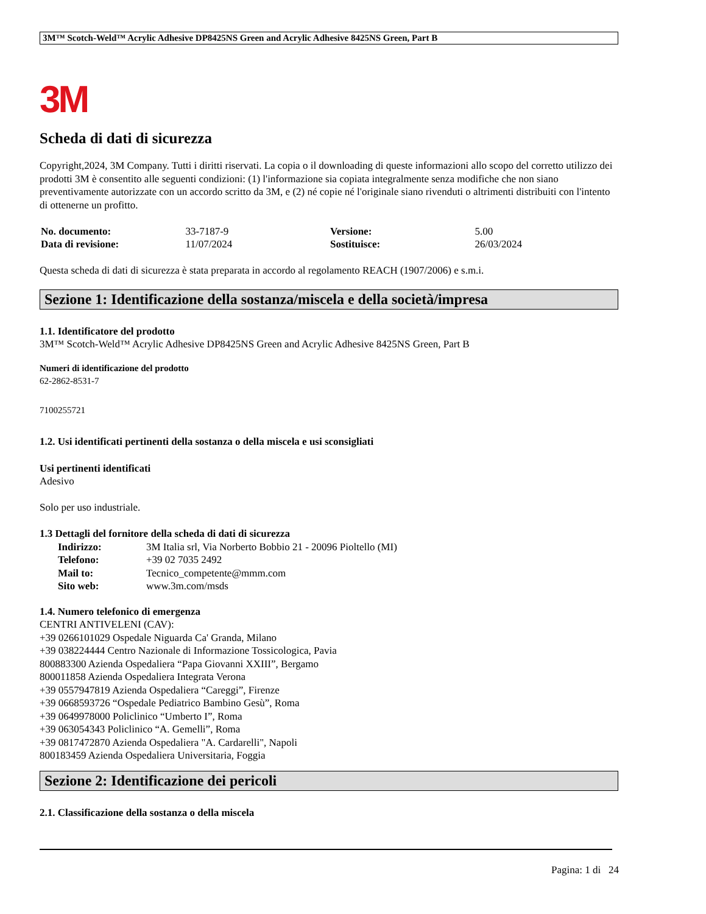3M™ Scotch-Weld™ Acrylic Adhesive DP8425NS Green and Acrylic Adhesive 8425NS Green, Part B
3M
Scheda di dati di sicurezza
Copyright,2024, 3M Company. Tutti i diritti riservati. La copia o il downloading di queste informazioni allo scopo del corretto utilizzo dei prodotti 3M è consentito alle seguenti condizioni: (1) l'informazione sia copiata integralmente senza modifiche che non siano preventivamente autorizzate con un accordo scritto da 3M, e (2) né copie né l'originale siano rivenduti o altrimenti distribuiti con l'intento di ottenerne un profitto.
| No. documento: | 33-7187-9 | Versione: | 5.00 |
| Data di revisione: | 11/07/2024 | Sostituisce: | 26/03/2024 |
Questa scheda di dati di sicurezza è stata preparata in accordo al regolamento REACH (1907/2006) e s.m.i.
Sezione 1: Identificazione della sostanza/miscela e della società/impresa
1.1. Identificatore del prodotto
3M™ Scotch-Weld™ Acrylic Adhesive DP8425NS Green and Acrylic Adhesive 8425NS Green, Part B
Numeri di identificazione del prodotto
62-2862-8531-7
7100255721
1.2. Usi identificati pertinenti della sostanza o della miscela e usi sconsigliati
Usi pertinenti identificati
Adesivo
Solo per uso industriale.
1.3 Dettagli del fornitore della scheda di dati di sicurezza
| Indirizzo: | 3M Italia srl, Via Norberto Bobbio 21 - 20096 Pioltello (MI) |
| Telefono: | +39 02 7035 2492 |
| Mail to: | Tecnico_competente@mmm.com |
| Sito web: | www.3m.com/msds |
1.4. Numero telefonico di emergenza
CENTRI ANTIVELENI (CAV):
+39 0266101029 Ospedale Niguarda Ca' Granda, Milano
+39 038224444 Centro Nazionale di Informazione Tossicologica, Pavia
800883300 Azienda Ospedaliera “Papa Giovanni XXIII”, Bergamo
800011858 Azienda Ospedaliera Integrata Verona
+39 0557947819 Azienda Ospedaliera “Careggi”, Firenze
+39 0668593726 “Ospedale Pediatrico Bambino Gesù”, Roma
+39 0649978000 Policlinico “Umberto I”, Roma
+39 063054343 Policlinico “A. Gemelli”, Roma
+39 0817472870 Azienda Ospedaliera "A. Cardarelli", Napoli
800183459 Azienda Ospedaliera Universitaria, Foggia
Sezione 2: Identificazione dei pericoli
2.1. Classificazione della sostanza o della miscela
Pagina: 1 di 24